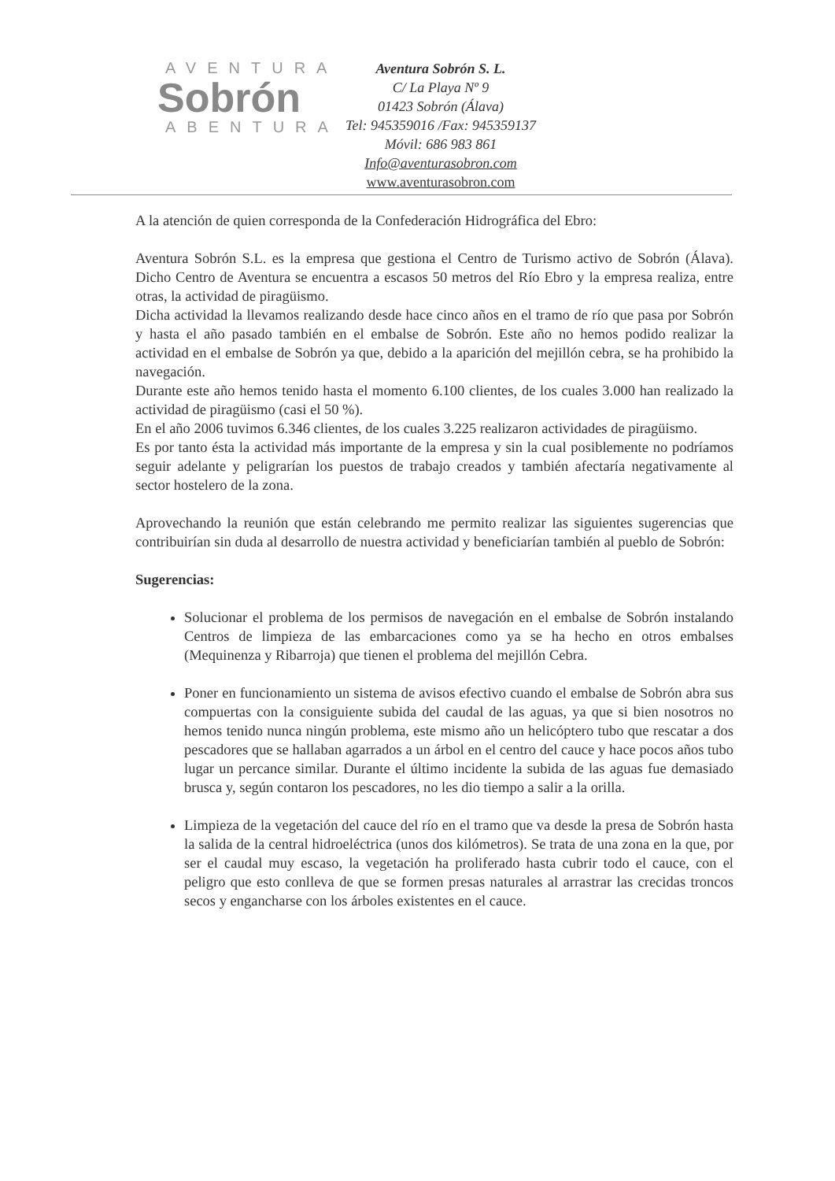AVENTURA
Sobrón
ABENTURA
Aventura Sobrón S. L.
C/ La Playa Nº 9
01423 Sobrón (Álava)
Tel: 945359016 /Fax: 945359137
Móvil: 686 983 861
Info@aventurasobron.com
www.aventurasobron.com
A la atención de quien corresponda de la Confederación Hidrográfica del Ebro:
Aventura Sobrón S.L. es la empresa que gestiona el Centro de Turismo activo de Sobrón (Álava). Dicho Centro de Aventura se encuentra a escasos 50 metros del Río Ebro y la empresa realiza, entre otras, la actividad de piragüismo.
Dicha actividad la llevamos realizando desde hace cinco años en el tramo de río que pasa por Sobrón y hasta el año pasado también en el embalse de Sobrón. Este año no hemos podido realizar la actividad en el embalse de Sobrón ya que, debido a la aparición del mejillón cebra, se ha prohibido la navegación.
Durante este año hemos tenido hasta el momento 6.100 clientes, de los cuales 3.000 han realizado la actividad de piragüismo (casi el 50 %).
En el año 2006 tuvimos 6.346 clientes, de los cuales 3.225 realizaron actividades de piragüismo.
Es por tanto ésta la actividad más importante de la empresa y sin la cual posiblemente no podríamos seguir adelante y peligrarían los puestos de trabajo creados y también afectaría negativamente al sector hostelero de la zona.
Aprovechando la reunión que están celebrando me permito realizar las siguientes sugerencias que contribuirían sin duda al desarrollo de nuestra actividad y beneficiarían también al pueblo de Sobrón:
Sugerencias:
Solucionar el problema de los permisos de navegación en el embalse de Sobrón instalando Centros de limpieza de las embarcaciones como ya se ha hecho en otros embalses (Mequinenza y Ribarroja) que tienen el problema del mejillón Cebra.
Poner en funcionamiento un sistema de avisos efectivo cuando el embalse de Sobrón abra sus compuertas con la consiguiente subida del caudal de las aguas, ya que si bien nosotros no hemos tenido nunca ningún problema, este mismo año un helicóptero tubo que rescatar a dos pescadores que se hallaban agarrados a un árbol en el centro del cauce y hace pocos años tubo lugar un percance similar. Durante el último incidente la subida de las aguas fue demasiado brusca y, según contaron los pescadores, no les dio tiempo a salir a la orilla.
Limpieza de la vegetación del cauce del río en el tramo que va desde la presa de Sobrón hasta la salida de la central hidroeléctrica (unos dos kilómetros). Se trata de una zona en la que, por ser el caudal muy escaso, la vegetación ha proliferado hasta cubrir todo el cauce, con el peligro que esto conlleva de que se formen presas naturales al arrastrar las crecidas troncos secos y engancharse con los árboles existentes en el cauce.